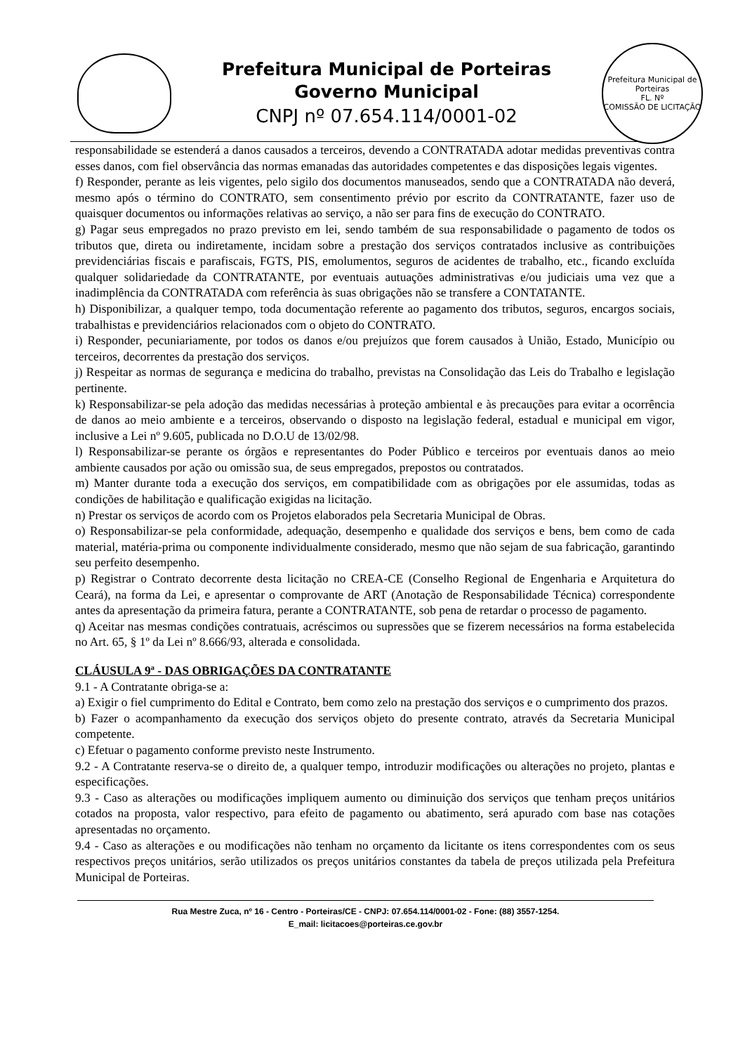Prefeitura Municipal de Porteiras
Governo Municipal
CNPJ nº 07.654.114/0001-02
Prefeitura Municipal de Porteiras
FL. Nº
COMISSÃO DE LICITAÇÃO
responsabilidade se estenderá a danos causados a terceiros, devendo a CONTRATADA adotar medidas preventivas contra esses danos, com fiel observância das normas emanadas das autoridades competentes e das disposições legais vigentes.
f) Responder, perante as leis vigentes, pelo sigilo dos documentos manuseados, sendo que a CONTRATADA não deverá, mesmo após o término do CONTRATO, sem consentimento prévio por escrito da CONTRATANTE, fazer uso de quaisquer documentos ou informações relativas ao serviço, a não ser para fins de execução do CONTRATO.
g) Pagar seus empregados no prazo previsto em lei, sendo também de sua responsabilidade o pagamento de todos os tributos que, direta ou indiretamente, incidam sobre a prestação dos serviços contratados inclusive as contribuições previdenciárias fiscais e parafiscais, FGTS, PIS, emolumentos, seguros de acidentes de trabalho, etc., ficando excluída qualquer solidariedade da CONTRATANTE, por eventuais autuações administrativas e/ou judiciais uma vez que a inadimplência da CONTRATADA com referência às suas obrigações não se transfere a CONTATANTE.
h) Disponibilizar, a qualquer tempo, toda documentação referente ao pagamento dos tributos, seguros, encargos sociais, trabalhistas e previdenciários relacionados com o objeto do CONTRATO.
i) Responder, pecuniariamente, por todos os danos e/ou prejuízos que forem causados à União, Estado, Município ou terceiros, decorrentes da prestação dos serviços.
j) Respeitar as normas de segurança e medicina do trabalho, previstas na Consolidação das Leis do Trabalho e legislação pertinente.
k) Responsabilizar-se pela adoção das medidas necessárias à proteção ambiental e às precauções para evitar a ocorrência de danos ao meio ambiente e a terceiros, observando o disposto na legislação federal, estadual e municipal em vigor, inclusive a Lei nº 9.605, publicada no D.O.U de 13/02/98.
l) Responsabilizar-se perante os órgãos e representantes do Poder Público e terceiros por eventuais danos ao meio ambiente causados por ação ou omissão sua, de seus empregados, prepostos ou contratados.
m) Manter durante toda a execução dos serviços, em compatibilidade com as obrigações por ele assumidas, todas as condições de habilitação e qualificação exigidas na licitação.
n) Prestar os serviços de acordo com os Projetos elaborados pela Secretaria Municipal de Obras.
o) Responsabilizar-se pela conformidade, adequação, desempenho e qualidade dos serviços e bens, bem como de cada material, matéria-prima ou componente individualmente considerado, mesmo que não sejam de sua fabricação, garantindo seu perfeito desempenho.
p) Registrar o Contrato decorrente desta licitação no CREA-CE (Conselho Regional de Engenharia e Arquitetura do Ceará), na forma da Lei, e apresentar o comprovante de ART (Anotação de Responsabilidade Técnica) correspondente antes da apresentação da primeira fatura, perante a CONTRATANTE, sob pena de retardar o processo de pagamento.
q) Aceitar nas mesmas condições contratuais, acréscimos ou supressões que se fizerem necessários na forma estabelecida no Art. 65, § 1º da Lei nº 8.666/93, alterada e consolidada.
CLÁUSULA 9ª - DAS OBRIGAÇÕES DA CONTRATANTE
9.1 - A Contratante obriga-se a:
a) Exigir o fiel cumprimento do Edital e Contrato, bem como zelo na prestação dos serviços e o cumprimento dos prazos.
b) Fazer o acompanhamento da execução dos serviços objeto do presente contrato, através da Secretaria Municipal competente.
c) Efetuar o pagamento conforme previsto neste Instrumento.
9.2 - A Contratante reserva-se o direito de, a qualquer tempo, introduzir modificações ou alterações no projeto, plantas e especificações.
9.3 - Caso as alterações ou modificações impliquem aumento ou diminuição dos serviços que tenham preços unitários cotados na proposta, valor respectivo, para efeito de pagamento ou abatimento, será apurado com base nas cotações apresentadas no orçamento.
9.4 - Caso as alterações e ou modificações não tenham no orçamento da licitante os itens correspondentes com os seus respectivos preços unitários, serão utilizados os preços unitários constantes da tabela de preços utilizada pela Prefeitura Municipal de Porteiras.
Rua Mestre Zuca, nº 16 - Centro - Porteiras/CE - CNPJ: 07.654.114/0001-02 - Fone: (88) 3557-1254.
E_mail: licitacoes@porteiras.ce.gov.br